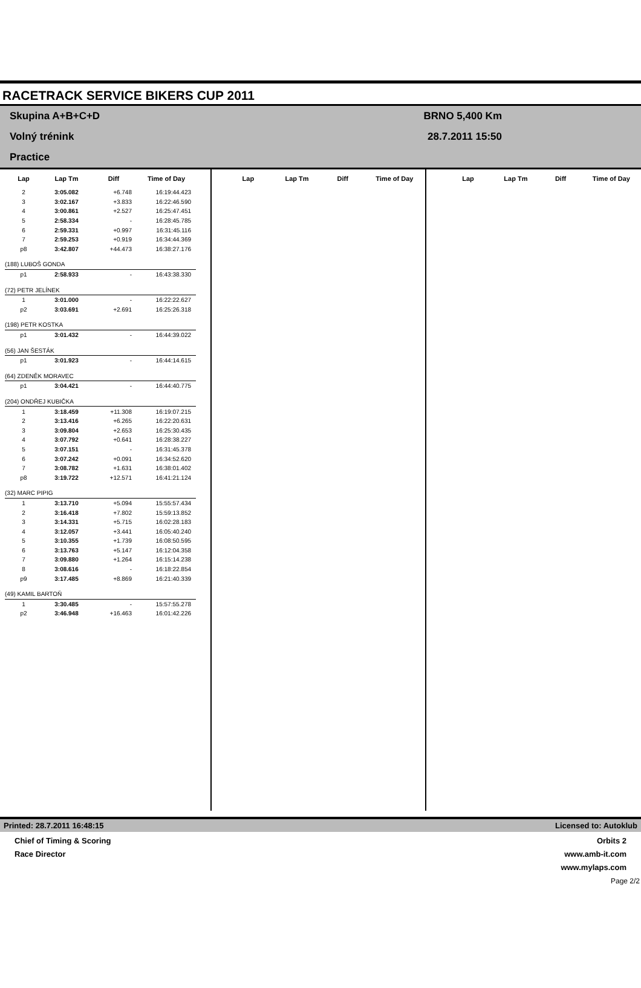RACETRACK SERVICE BIKERS CUP 2011
Skupina A+B+C+D
Volný trénink
Practice
BRNO 5,400 Km
28.7.2011 15:50
| Lap | Lap Tm | Diff | Time of Day |
| --- | --- | --- | --- |
| 2 | 3:05.082 | +6.748 | 16:19:44.423 |
| 3 | 3:02.167 | +3.833 | 16:22:46.590 |
| 4 | 3:00.861 | +2.527 | 16:25:47.451 |
| 5 | 2:58.334 | - | 16:28:45.785 |
| 6 | 2:59.331 | +0.997 | 16:31:45.116 |
| 7 | 2:59.253 | +0.919 | 16:34:44.369 |
| p8 | 3:42.807 | +44.473 | 16:38:27.176 |
| (188) LUBOŠ GONDA | | | |
| p1 | 2:58.933 | - | 16:43:38.330 |
| (72) PETR JELÍNEK | | | |
| 1 | 3:01.000 | - | 16:22:22.627 |
| p2 | 3:03.691 | +2.691 | 16:25:26.318 |
| (198) PETR KOSTKA | | | |
| p1 | 3:01.432 | - | 16:44:39.022 |
| (56) JAN ŠESTÁK | | | |
| p1 | 3:01.923 | - | 16:44:14.615 |
| (64) ZDENĚK MORAVEC | | | |
| p1 | 3:04.421 | - | 16:44:40.775 |
| (204) ONDŘEJ KUBIČKA | | | |
| 1 | 3:18.459 | +11.308 | 16:19:07.215 |
| 2 | 3:13.416 | +6.265 | 16:22:20.631 |
| 3 | 3:09.804 | +2.653 | 16:25:30.435 |
| 4 | 3:07.792 | +0.641 | 16:28:38.227 |
| 5 | 3:07.151 | - | 16:31:45.378 |
| 6 | 3:07.242 | +0.091 | 16:34:52.620 |
| 7 | 3:08.782 | +1.631 | 16:38:01.402 |
| p8 | 3:19.722 | +12.571 | 16:41:21.124 |
| (32) MARC PIPIG | | | |
| 1 | 3:13.710 | +5.094 | 15:55:57.434 |
| 2 | 3:16.418 | +7.802 | 15:59:13.852 |
| 3 | 3:14.331 | +5.715 | 16:02:28.183 |
| 4 | 3:12.057 | +3.441 | 16:05:40.240 |
| 5 | 3:10.355 | +1.739 | 16:08:50.595 |
| 6 | 3:13.763 | +5.147 | 16:12:04.358 |
| 7 | 3:09.880 | +1.264 | 16:15:14.238 |
| 8 | 3:08.616 | - | 16:18:22.854 |
| p9 | 3:17.485 | +8.869 | 16:21:40.339 |
| (49) KAMIL BARTOŇ | | | |
| 1 | 3:30.485 | - | 15:57:55.278 |
| p2 | 3:46.948 | +16.463 | 16:01:42.226 |
| Lap | Lap Tm | Diff | Time of Day |
| --- | --- | --- | --- |
| Lap | Lap Tm | Diff | Time of Day |
| --- | --- | --- | --- |
Printed: 28.7.2011 16:48:15 Licensed to: Autoklub
Chief of Timing & Scoring
Race Director
Orbits 2
www.amb-it.com
www.mylaps.com
Page 2/2